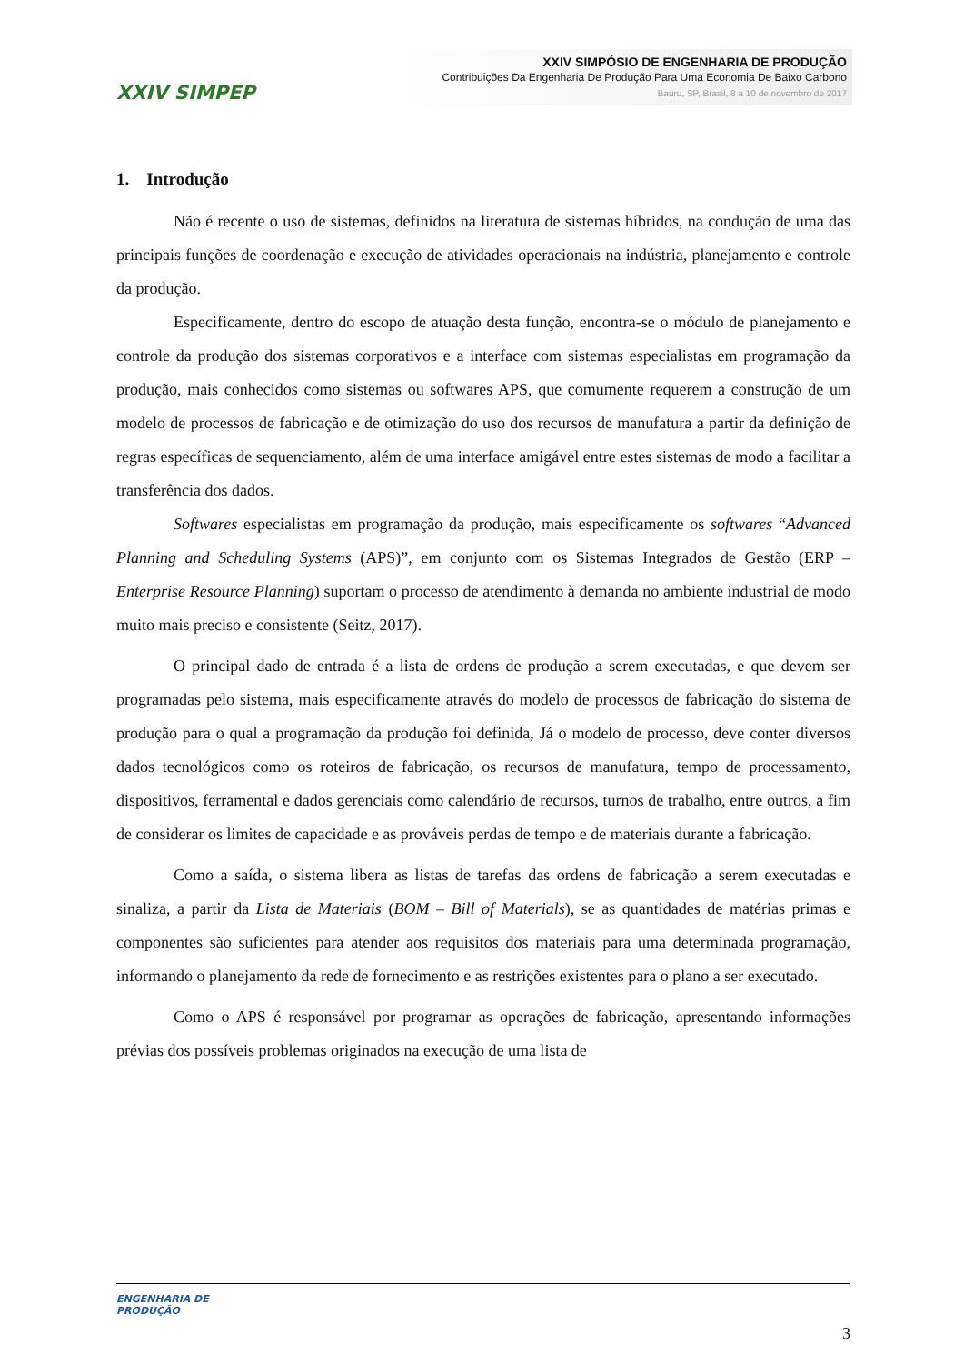XXIV SIMPEP
XXIV SIMPÓSIO DE ENGENHARIA DE PRODUÇÃO
Contribuições Da Engenharia De Produção Para Uma Economia De Baixo Carbono
Bauru, SP, Brasil, 8 a 10 de novembro de 2017
1. Introdução
Não é recente o uso de sistemas, definidos na literatura de sistemas híbridos, na condução de uma das principais funções de coordenação e execução de atividades operacionais na indústria, planejamento e controle da produção.
Especificamente, dentro do escopo de atuação desta função, encontra-se o módulo de planejamento e controle da produção dos sistemas corporativos e a interface com sistemas especialistas em programação da produção, mais conhecidos como sistemas ou softwares APS, que comumente requerem a construção de um modelo de processos de fabricação e de otimização do uso dos recursos de manufatura a partir da definição de regras específicas de sequenciamento, além de uma interface amigável entre estes sistemas de modo a facilitar a transferência dos dados.
Softwares especialistas em programação da produção, mais especificamente os softwares “Advanced Planning and Scheduling Systems (APS)”, em conjunto com os Sistemas Integrados de Gestão (ERP – Enterprise Resource Planning) suportam o processo de atendimento à demanda no ambiente industrial de modo muito mais preciso e consistente (Seitz, 2017).
O principal dado de entrada é a lista de ordens de produção a serem executadas, e que devem ser programadas pelo sistema, mais especificamente através do modelo de processos de fabricação do sistema de produção para o qual a programação da produção foi definida, Já o modelo de processo, deve conter diversos dados tecnológicos como os roteiros de fabricação, os recursos de manufatura, tempo de processamento, dispositivos, ferramental e dados gerenciais como calendário de recursos, turnos de trabalho, entre outros, a fim de considerar os limites de capacidade e as prováveis perdas de tempo e de materiais durante a fabricação.
Como a saída, o sistema libera as listas de tarefas das ordens de fabricação a serem executadas e sinaliza, a partir da Lista de Materiais (BOM – Bill of Materials), se as quantidades de matérias primas e componentes são suficientes para atender aos requisitos dos materiais para uma determinada programação, informando o planejamento da rede de fornecimento e as restrições existentes para o plano a ser executado.
Como o APS é responsável por programar as operações de fabricação, apresentando informações prévias dos possíveis problemas originados na execução de uma lista de
ENGENHARIA DE
PRODUÇÃO
3